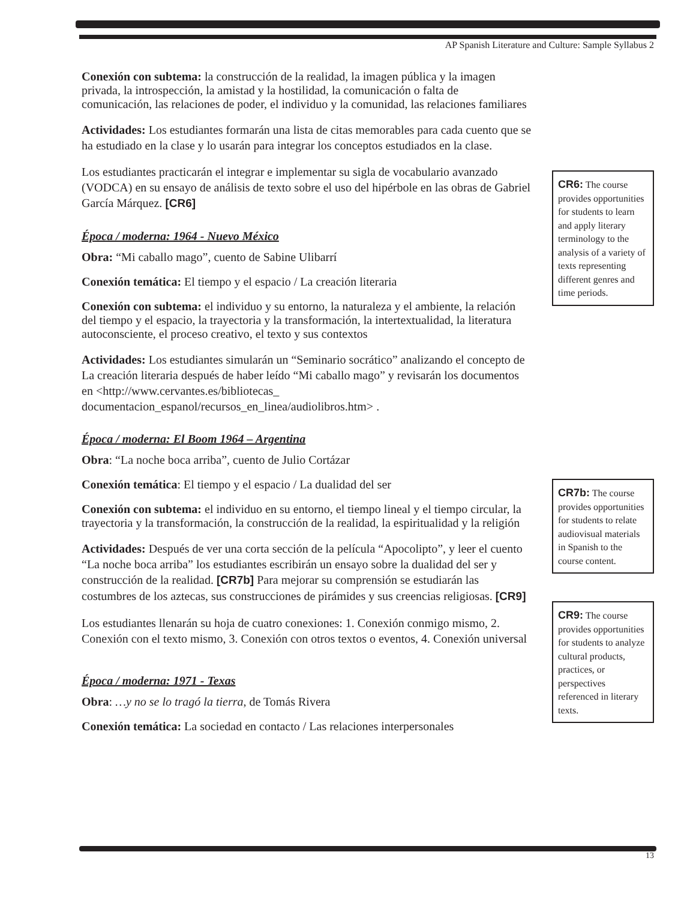AP Spanish Literature and Culture: Sample Syllabus 2
Conexión con subtema: la construcción de la realidad, la imagen pública y la imagen privada, la introspección, la amistad y la hostilidad, la comunicación o falta de comunicación, las relaciones de poder, el individuo y la comunidad, las relaciones familiares
Actividades: Los estudiantes formarán una lista de citas memorables para cada cuento que se ha estudiado en la clase y lo usarán para integrar los conceptos estudiados en la clase.
Los estudiantes practicarán el integrar e implementar su sigla de vocabulario avanzado (VODCA) en su ensayo de análisis de texto sobre el uso del hipérbole en las obras de Gabriel García Márquez. [CR6]
Época / moderna: 1964 - Nuevo México
Obra: “Mi caballo mago”, cuento de Sabine Ulibarrí
Conexión temática: El tiempo y el espacio / La creación literaria
Conexión con subtema: el individuo y su entorno, la naturaleza y el ambiente, la relación del tiempo y el espacio, la trayectoria y la transformación, la intertextualidad, la literatura autoconsciente, el proceso creativo, el texto y sus contextos
Actividades: Los estudiantes simularán un “Seminario socrático” analizando el concepto de La creación literaria después de haber leído “Mi caballo mago” y revisarán los documentos en <http://www.cervantes.es/bibliotecas_ documentacion_espanol/recursos_en_linea/audiolibros.htm> .
Época / moderna: El Boom 1964 – Argentina
Obra: “La noche boca arriba”, cuento de Julio Cortázar
Conexión temática: El tiempo y el espacio / La dualidad del ser
Conexión con subtema: el individuo en su entorno, el tiempo lineal y el tiempo circular, la trayectoria y la transformación, la construcción de la realidad, la espiritualidad y la religión
Actividades: Después de ver una corta sección de la película “Apocolipto”, y leer el cuento “La noche boca arriba” los estudiantes escribirán un ensayo sobre la dualidad del ser y construcción de la realidad. [CR7b] Para mejorar su comprensión se estudiarán las costumbres de los aztecas, sus construcciones de pirámides y sus creencias religiosas. [CR9]
Los estudiantes llenarán su hoja de cuatro conexiones: 1. Conexión conmigo mismo, 2. Conexión con el texto mismo, 3. Conexión con otros textos o eventos, 4. Conexión universal
Época / moderna: 1971 - Texas
Obra: …y no se lo tragó la tierra, de Tomás Rivera
Conexión temática: La sociedad en contacto / Las relaciones interpersonales
CR6: The course provides opportunities for students to learn and apply literary terminology to the analysis of a variety of texts representing different genres and time periods.
CR7b: The course provides opportunities for students to relate audiovisual materials in Spanish to the course content.
CR9: The course provides opportunities for students to analyze cultural products, practices, or perspectives referenced in literary texts.
13